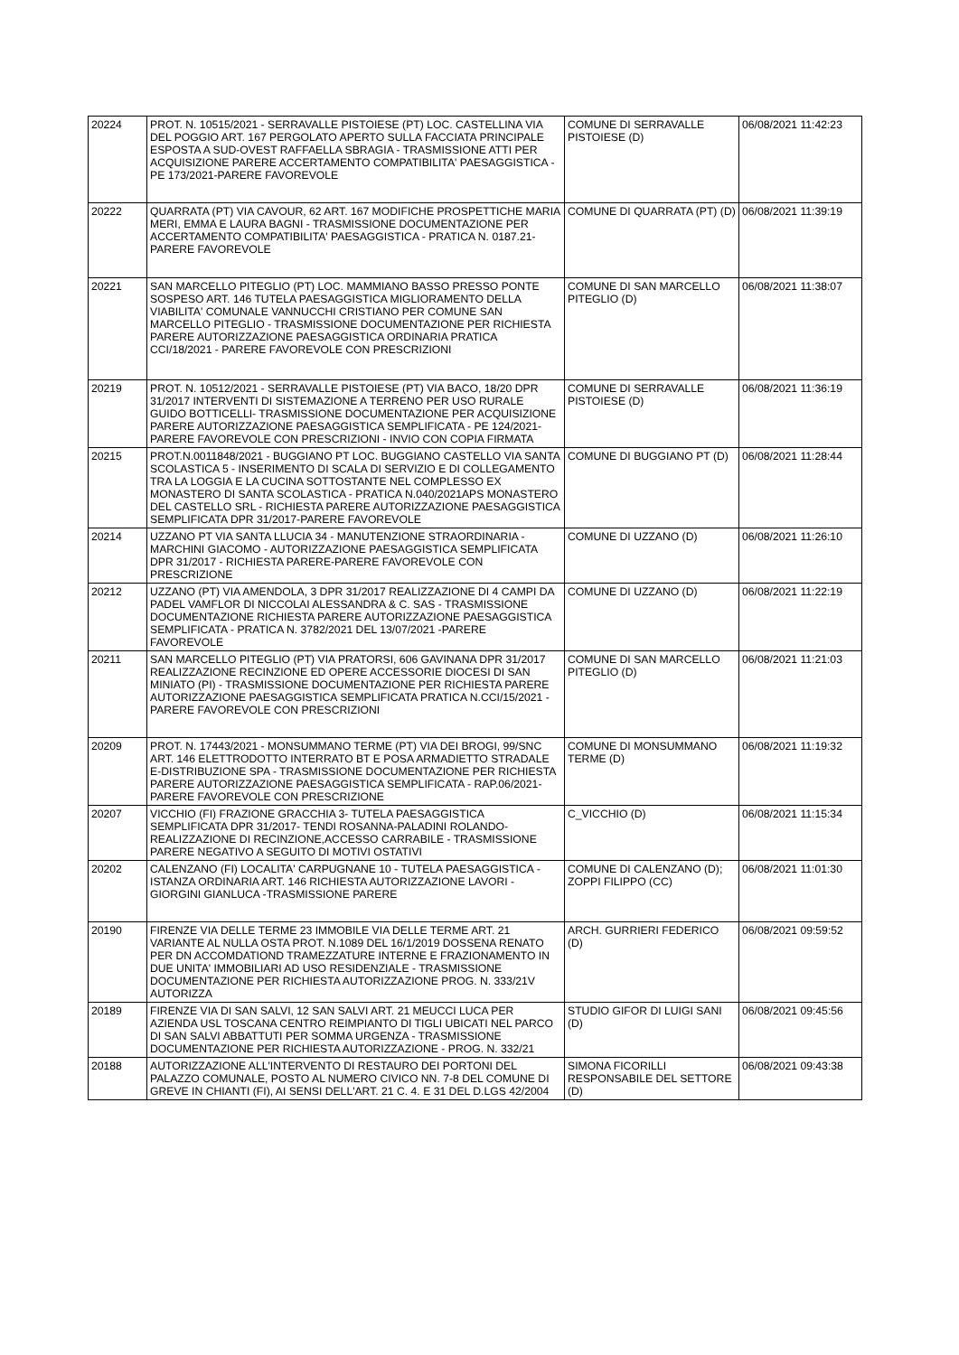| 20224 | PROT. N. 10515/2021 - SERRAVALLE PISTOIESE (PT) LOC. CASTELLINA VIA DEL POGGIO ART. 167 PERGOLATO APERTO SULLA FACCIATA PRINCIPALE ESPOSTA A SUD-OVEST RAFFAELLA SBRAGIA - TRASMISSIONE ATTI PER ACQUISIZIONE PARERE ACCERTAMENTO COMPATIBILITA' PAESAGGISTICA - PE 173/2021-PARERE FAVOREVOLE | COMUNE DI SERRAVALLE PISTOIESE (D) | 06/08/2021 11:42:23 |
| 20222 | QUARRATA (PT) VIA CAVOUR, 62 ART. 167 MODIFICHE PROSPETTICHE MARIA MERI, EMMA E LAURA BAGNI - TRASMISSIONE DOCUMENTAZIONE PER ACCERTAMENTO COMPATIBILITA' PAESAGGISTICA - PRATICA N. 0187.21-PARERE FAVOREVOLE | COMUNE DI QUARRATA (PT) (D) | 06/08/2021 11:39:19 |
| 20221 | SAN MARCELLO PITEGLIO (PT) LOC. MAMMIANO BASSO PRESSO PONTE SOSPESO ART. 146 TUTELA PAESAGGISTICA MIGLIORAMENTO DELLA VIABILITA' COMUNALE VANNUCCHI CRISTIANO PER COMUNE SAN MARCELLO PITEGLIO - TRASMISSIONE DOCUMENTAZIONE PER RICHIESTA PARERE AUTORIZZAZIONE PAESAGGISTICA ORDINARIA PRATICA CCI/18/2021 - PARERE FAVOREVOLE CON PRESCRIZIONI | COMUNE DI SAN MARCELLO PITEGLIO (D) | 06/08/2021 11:38:07 |
| 20219 | PROT. N. 10512/2021 - SERRAVALLE PISTOIESE (PT) VIA BACO, 18/20 DPR 31/2017 INTERVENTI DI SISTEMAZIONE A TERRENO PER USO RURALE GUIDO BOTTICELLI- TRASMISSIONE DOCUMENTAZIONE PER ACQUISIZIONE PARERE AUTORIZZAZIONE PAESAGGISTICA SEMPLIFICATA - PE 124/2021-PARERE FAVOREVOLE CON PRESCRIZIONI - INVIO CON COPIA FIRMATA | COMUNE DI SERRAVALLE PISTOIESE (D) | 06/08/2021 11:36:19 |
| 20215 | PROT.N.0011848/2021 - BUGGIANO PT LOC. BUGGIANO CASTELLO VIA SANTA SCOLASTICA 5 - INSERIMENTO DI SCALA DI SERVIZIO E DI COLLEGAMENTO TRA LA LOGGIA E LA CUCINA SOTTOSTANTE NEL COMPLESSO EX MONASTERO DI SANTA SCOLASTICA - PRATICA N.040/2021APS MONASTERO DEL CASTELLO SRL - RICHIESTA PARERE AUTORIZZAZIONE PAESAGGISTICA SEMPLIFICATA DPR 31/2017-PARERE FAVOREVOLE | COMUNE DI BUGGIANO PT (D) | 06/08/2021 11:28:44 |
| 20214 | UZZANO PT VIA SANTA LLUCIA 34 - MANUTENZIONE STRAORDINARIA - MARCHINI GIACOMO - AUTORIZZAZIONE PAESAGGISTICA SEMPLIFICATA DPR 31/2017 - RICHIESTA PARERE-PARERE FAVOREVOLE CON PRESCRIZIONE | COMUNE DI UZZANO (D) | 06/08/2021 11:26:10 |
| 20212 | UZZANO (PT) VIA AMENDOLA, 3 DPR 31/2017 REALIZZAZIONE DI 4 CAMPI DA PADEL VAMFLOR DI NICCOLAI ALESSANDRA & C. SAS - TRASMISSIONE DOCUMENTAZIONE RICHIESTA PARERE AUTORIZZAZIONE PAESAGGISTICA SEMPLIFICATA - PRATICA N. 3782/2021 DEL 13/07/2021 -PARERE FAVOREVOLE | COMUNE DI UZZANO (D) | 06/08/2021 11:22:19 |
| 20211 | SAN MARCELLO PITEGLIO (PT) VIA PRATORSI, 606 GAVINANA DPR 31/2017 REALIZZAZIONE RECINZIONE ED OPERE ACCESSORIE DIOCESI DI SAN MINIATO (PI) - TRASMISSIONE DOCUMENTAZIONE PER RICHIESTA PARERE AUTORIZZAZIONE PAESAGGISTICA SEMPLIFICATA PRATICA N.CCI/15/2021 - PARERE FAVOREVOLE CON PRESCRIZIONI | COMUNE DI SAN MARCELLO PITEGLIO (D) | 06/08/2021 11:21:03 |
| 20209 | PROT. N. 17443/2021 - MONSUMMANO TERME (PT) VIA DEI BROGI, 99/SNC ART. 146 ELETTRODOTTO INTERRATO BT E POSA ARMADIETTO STRADALE E-DISTRIBUZIONE SPA - TRASMISSIONE DOCUMENTAZIONE PER RICHIESTA PARERE AUTORIZZAZIONE PAESAGGISTICA SEMPLIFICATA - RAP.06/2021-PARERE FAVOREVOLE CON PRESCRIZIONE | COMUNE DI MONSUMMANO TERME (D) | 06/08/2021 11:19:32 |
| 20207 | VICCHIO (FI) FRAZIONE GRACCHIA 3- TUTELA PAESAGGISTICA SEMPLIFICATA DPR 31/2017- TENDI ROSANNA-PALADINI ROLANDO- REALIZZAZIONE DI RECINZIONE,ACCESSO CARRABILE - TRASMISSIONE PARERE NEGATIVO A SEGUITO DI MOTIVI OSTATIVI | C_VICCHIO (D) | 06/08/2021 11:15:34 |
| 20202 | CALENZANO (FI) LOCALITA' CARPUGNANE 10 - TUTELA PAESAGGISTICA - ISTANZA ORDINARIA ART. 146 RICHIESTA AUTORIZZAZIONE LAVORI - GIORGINI GIANLUCA -TRASMISSIONE PARERE | COMUNE DI CALENZANO (D); ZOPPI FILIPPO (CC) | 06/08/2021 11:01:30 |
| 20190 | FIRENZE VIA DELLE TERME 23 IMMOBILE VIA DELLE TERME ART. 21 VARIANTE AL NULLA OSTA PROT. N.1089 DEL 16/1/2019 DOSSENA RENATO PER DN ACCOMDATIOND TRAMEZZATURE INTERNE E FRAZIONAMENTO IN DUE UNITA' IMMOBILIARI AD USO RESIDENZIALE - TRASMISSIONE DOCUMENTAZIONE PER RICHIESTA AUTORIZZAZIONE PROG. N. 333/21V AUTORIZZA | ARCH. GURRIERI FEDERICO (D) | 06/08/2021 09:59:52 |
| 20189 | FIRENZE VIA DI SAN SALVI, 12 SAN SALVI ART. 21 MEUCCI LUCA PER AZIENDA USL TOSCANA CENTRO REIMPIANTO DI TIGLI UBICATI NEL PARCO DI SAN SALVI ABBATTUTI PER SOMMA URGENZA - TRASMISSIONE DOCUMENTAZIONE PER RICHIESTA AUTORIZZAZIONE - PROG. N. 332/21 | STUDIO GIFOR DI LUIGI SANI (D) | 06/08/2021 09:45:56 |
| 20188 | AUTORIZZAZIONE ALL'INTERVENTO DI RESTAURO DEI PORTONI DEL PALAZZO COMUNALE, POSTO AL NUMERO CIVICO NN. 7-8 DEL COMUNE DI GREVE IN CHIANTI (FI), AI SENSI DELL'ART. 21 C. 4. E 31 DEL D.LGS 42/2004 | SIMONA FICORILLI RESPONSABILE DEL SETTORE (D) | 06/08/2021 09:43:38 |